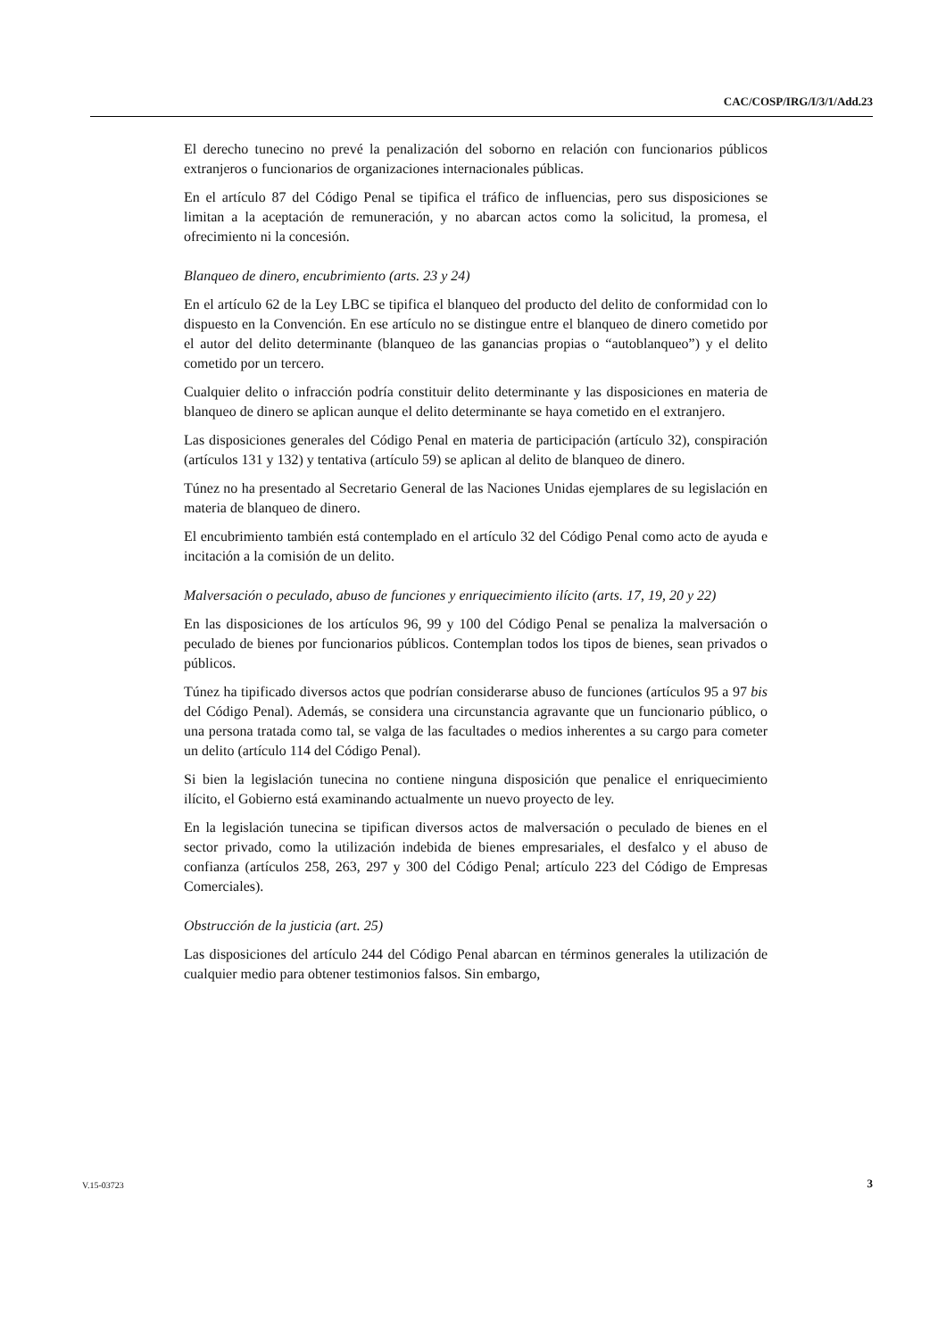CAC/COSP/IRG/I/3/1/Add.23
El derecho tunecino no prevé la penalización del soborno en relación con funcionarios públicos extranjeros o funcionarios de organizaciones internacionales públicas.
En el artículo 87 del Código Penal se tipifica el tráfico de influencias, pero sus disposiciones se limitan a la aceptación de remuneración, y no abarcan actos como la solicitud, la promesa, el ofrecimiento ni la concesión.
Blanqueo de dinero, encubrimiento (arts. 23 y 24)
En el artículo 62 de la Ley LBC se tipifica el blanqueo del producto del delito de conformidad con lo dispuesto en la Convención. En ese artículo no se distingue entre el blanqueo de dinero cometido por el autor del delito determinante (blanqueo de las ganancias propias o “autoblanqueo”) y el delito cometido por un tercero.
Cualquier delito o infracción podría constituir delito determinante y las disposiciones en materia de blanqueo de dinero se aplican aunque el delito determinante se haya cometido en el extranjero.
Las disposiciones generales del Código Penal en materia de participación (artículo 32), conspiración (artículos 131 y 132) y tentativa (artículo 59) se aplican al delito de blanqueo de dinero.
Túnez no ha presentado al Secretario General de las Naciones Unidas ejemplares de su legislación en materia de blanqueo de dinero.
El encubrimiento también está contemplado en el artículo 32 del Código Penal como acto de ayuda e incitación a la comisión de un delito.
Malversación o peculado, abuso de funciones y enriquecimiento ilícito (arts. 17, 19, 20 y 22)
En las disposiciones de los artículos 96, 99 y 100 del Código Penal se penaliza la malversación o peculado de bienes por funcionarios públicos. Contemplan todos los tipos de bienes, sean privados o públicos.
Túnez ha tipificado diversos actos que podrían considerarse abuso de funciones (artículos 95 a 97 bis del Código Penal). Además, se considera una circunstancia agravante que un funcionario público, o una persona tratada como tal, se valga de las facultades o medios inherentes a su cargo para cometer un delito (artículo 114 del Código Penal).
Si bien la legislación tunecina no contiene ninguna disposición que penalice el enriquecimiento ilícito, el Gobierno está examinando actualmente un nuevo proyecto de ley.
En la legislación tunecina se tipifican diversos actos de malversación o peculado de bienes en el sector privado, como la utilización indebida de bienes empresariales, el desfalco y el abuso de confianza (artículos 258, 263, 297 y 300 del Código Penal; artículo 223 del Código de Empresas Comerciales).
Obstrucción de la justicia (art. 25)
Las disposiciones del artículo 244 del Código Penal abarcan en términos generales la utilización de cualquier medio para obtener testimonios falsos. Sin embargo,
V.15-03723 3